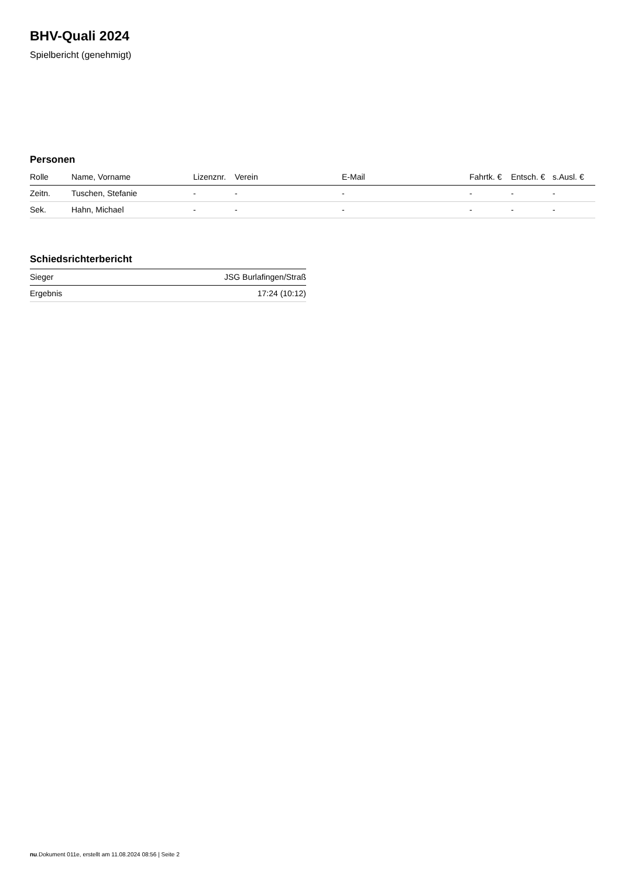BHV-Quali 2024
Spielbericht (genehmigt)
Personen
| Rolle | Name, Vorname | Lizenznr. | Verein | E-Mail | Fahrtk. € | Entsch. € | s.Ausl. € |
| --- | --- | --- | --- | --- | --- | --- | --- |
| Zeitn. | Tuschen, Stefanie | - | - | - | - | - | - |
| Sek. | Hahn, Michael | - | - | - | - | - | - |
Schiedsrichterbericht
| Sieger | JSG Burlafingen/Straß |
| Ergebnis | 17:24 (10:12) |
nu.Dokument 011e, erstellt am 11.08.2024 08:56 | Seite 2